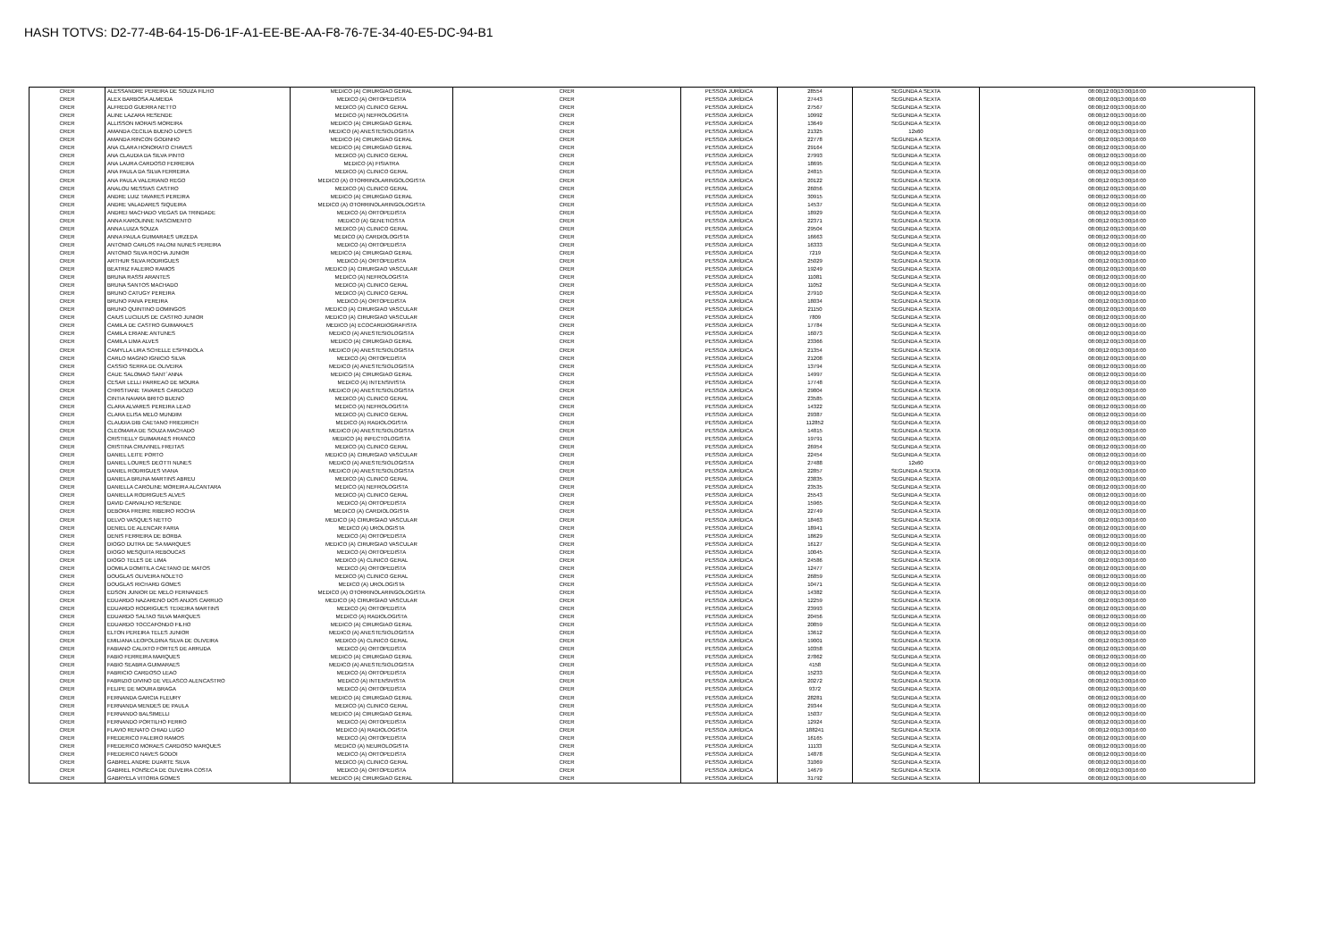HASH TOTVS: D2-77-4B-64-15-D6-1F-A1-EE-BE-AA-F8-76-7E-34-40-E5-DC-94-B1
| CRER | ALESSANDRE PEREIRA DE SOUZA FILHO | MEDICO (A) CIRURGIAO GERAL | CRER | PESSOA JURÍDICA | 28554 | SEGUNDA A SEXTA | 08:00/12:00/13:00/16:00 |
| CRER | ALEX BARBOSA ALMEIDA | MEDICO (A) ORTOPEDISTA | CRER | PESSOA JURÍDICA | 27443 | SEGUNDA A SEXTA | 08:00/12:00/13:00/16:00 |
| CRER | ALFREDO GUERRA NETTO | MEDICO (A) CLINICO GERAL | CRER | PESSOA JURÍDICA | 27567 | SEGUNDA A SEXTA | 08:00/12:00/13:00/16:00 |
| CRER | ALINE LAZARA RESENDE | MEDICO (A) NEFROLOGISTA | CRER | PESSOA JURÍDICA | 10992 | SEGUNDA A SEXTA | 08:00/12:00/13:00/16:00 |
| CRER | ALLISSON MORAIS MOREIRA | MEDICO (A) CIRURGIAO GERAL | CRER | PESSOA JURÍDICA | 13649 | SEGUNDA A SEXTA | 08:00/12:00/13:00/16:00 |
| CRER | AMANDA CECILIA BUENO LOPES | MEDICO (A) ANESTESIOLOGISTA | CRER | PESSOA JURÍDICA | 21325 | 12x60 | 07:00/12:00/13:00/19:00 |
| CRER | AMANDA RINCON GODINHO | MEDICO (A) CIRURGIAO GERAL | CRER | PESSOA JURÍDICA | 22778 | SEGUNDA A SEXTA | 08:00/12:00/13:00/16:00 |
| CRER | ANA CLARA HONORATO CHAVES | MEDICO (A) CIRURGIAO GERAL | CRER | PESSOA JURÍDICA | 29164 | SEGUNDA A SEXTA | 08:00/12:00/13:00/16:00 |
| CRER | ANA CLAUDIA DA SILVA PINTO | MEDICO (A) CLINICO GERAL | CRER | PESSOA JURÍDICA | 27993 | SEGUNDA A SEXTA | 08:00/12:00/13:00/16:00 |
| CRER | ANA LAURA CARDOSO FERREIRA | MEDICO (A) FISIATRA | CRER | PESSOA JURÍDICA | 18695 | SEGUNDA A SEXTA | 08:00/12:00/13:00/16:00 |
| CRER | ANA PAULA DA SILVA FERREIRA | MEDICO (A) CLINICO GERAL | CRER | PESSOA JURÍDICA | 24815 | SEGUNDA A SEXTA | 08:00/12:00/13:00/16:00 |
| CRER | ANA PAULA VALERIANO REGO | MEDICO (A) OTORRINOLARINGOLOGISTA | CRER | PESSOA JURÍDICA | 20122 | SEGUNDA A SEXTA | 08:00/12:00/13:00/16:00 |
| CRER | ANALOU MESSIAS CASTRO | MEDICO (A) CLINICO GERAL | CRER | PESSOA JURÍDICA | 26056 | SEGUNDA A SEXTA | 08:00/12:00/13:00/16:00 |
| CRER | ANDRE LUIZ TAVARES PEREIRA | MEDICO (A) CIRURGIAO GERAL | CRER | PESSOA JURÍDICA | 30915 | SEGUNDA A SEXTA | 08:00/12:00/13:00/16:00 |
| CRER | ANDRE VALADARES SIQUEIRA | MEDICO (A) OTORRINOLARINGOLOGISTA | CRER | PESSOA JURÍDICA | 14537 | SEGUNDA A SEXTA | 08:00/12:00/13:00/16:00 |
| CRER | ANDREI MACHADO VIEGAS DA TRINDADE | MEDICO (A) ORTOPEDISTA | CRER | PESSOA JURÍDICA | 18929 | SEGUNDA A SEXTA | 08:00/12:00/13:00/16:00 |
| CRER | ANNA KAROLINNE NASCIMENTO | MEDICO (A) GENETICISTA | CRER | PESSOA JURÍDICA | 22371 | SEGUNDA A SEXTA | 08:00/12:00/13:00/16:00 |
| CRER | ANNA LUIZA SOUZA | MEDICO (A) CLINICO GERAL | CRER | PESSOA JURÍDICA | 29504 | SEGUNDA A SEXTA | 08:00/12:00/13:00/16:00 |
| CRER | ANNA PAULA GUIMARAES URZEDA | MEDICO (A) CARDIOLOGISTA | CRER | PESSOA JURÍDICA | 16663 | SEGUNDA A SEXTA | 08:00/12:00/13:00/16:00 |
| CRER | ANTONIO CARLOS FALONI NUNES PEREIRA | MEDICO (A) ORTOPEDISTA | CRER | PESSOA JURÍDICA | 16333 | SEGUNDA A SEXTA | 08:00/12:00/13:00/16:00 |
| CRER | ANTONIO SILVA ROCHA JUNIOR | MEDICO (A) CIRURGIAO GERAL | CRER | PESSOA JURÍDICA | 7219 | SEGUNDA A SEXTA | 08:00/12:00/13:00/16:00 |
| CRER | ARTHUR SILVA RODRIGUES | MEDICO (A) ORTOPEDISTA | CRER | PESSOA JURÍDICA | 25029 | SEGUNDA A SEXTA | 08:00/12:00/13:00/16:00 |
| CRER | BEATRIZ FALEIRO RAMOS | MEDICO (A) CIRURGIAO VASCULAR | CRER | PESSOA JURÍDICA | 19249 | SEGUNDA A SEXTA | 08:00/12:00/13:00/16:00 |
| CRER | BRUNA RASSI ARANTES | MEDICO (A) NEFROLOGISTA | CRER | PESSOA JURÍDICA | 11081 | SEGUNDA A SEXTA | 08:00/12:00/13:00/16:00 |
| CRER | BRUNA SANTOS MACHADO | MEDICO (A) CLINICO GERAL | CRER | PESSOA JURÍDICA | 11052 | SEGUNDA A SEXTA | 08:00/12:00/13:00/16:00 |
| CRER | BRUNO CATUGY PEREIRA | MEDICO (A) CLINICO GERAL | CRER | PESSOA JURÍDICA | 27910 | SEGUNDA A SEXTA | 08:00/12:00/13:00/16:00 |
| CRER | BRUNO PAIVA PEREIRA | MEDICO (A) ORTOPEDISTA | CRER | PESSOA JURÍDICA | 18034 | SEGUNDA A SEXTA | 08:00/12:00/13:00/16:00 |
| CRER | BRUNO QUINTINO DOMINGOS | MEDICO (A) CIRURGIAO VASCULAR | CRER | PESSOA JURÍDICA | 21150 | SEGUNDA A SEXTA | 08:00/12:00/13:00/16:00 |
| CRER | CAIUS LUCILIUS DE CASTRO JUNIOR | MEDICO (A) CIRURGIAO VASCULAR | CRER | PESSOA JURÍDICA | 7809 | SEGUNDA A SEXTA | 08:00/12:00/13:00/16:00 |
| CRER | CAMILA DE CASTRO GUIMARAES | MEDICO (A) ECOCARDIOGRAFISTA | CRER | PESSOA JURÍDICA | 17784 | SEGUNDA A SEXTA | 08:00/12:00/13:00/16:00 |
| CRER | CAMILA ERIANE ANTUNES | MEDICO (A) ANESTESIOLOGISTA | CRER | PESSOA JURÍDICA | 16073 | SEGUNDA A SEXTA | 08:00/12:00/13:00/16:00 |
| CRER | CAMILA LIMA ALVES | MEDICO (A) CIRURGIAO GERAL | CRER | PESSOA JURÍDICA | 23366 | SEGUNDA A SEXTA | 08:00/12:00/13:00/16:00 |
| CRER | CAMYLLA LIRA SCHELLE ESPINDOLA | MEDICO (A) ANESTESIOLOGISTA | CRER | PESSOA JURÍDICA | 21354 | SEGUNDA A SEXTA | 08:00/12:00/13:00/16:00 |
| CRER | CARLO MAGNO IGNICIO SILVA | MEDICO (A) ORTOPEDISTA | CRER | PESSOA JURÍDICA | 21208 | SEGUNDA A SEXTA | 08:00/12:00/13:00/16:00 |
| CRER | CASSIO SERRA DE OLIVEIRA | MEDICO (A) ANESTESIOLOGISTA | CRER | PESSOA JURÍDICA | 13794 | SEGUNDA A SEXTA | 08:00/12:00/13:00/16:00 |
| CRER | CAUE SALOMAO SANT´ANNA | MEDICO (A) CIRURGIAO GERAL | CRER | PESSOA JURÍDICA | 14997 | SEGUNDA A SEXTA | 08:00/12:00/13:00/16:00 |
| CRER | CESAR LELLI PARREAO DE MOURA | MEDICO (A) INTENSIVISTA | CRER | PESSOA JURÍDICA | 17748 | SEGUNDA A SEXTA | 08:00/12:00/13:00/16:00 |
| CRER | CHRISTIANE TAVARES CARDOZO | MEDICO (A) ANESTESIOLOGISTA | CRER | PESSOA JURÍDICA | 29804 | SEGUNDA A SEXTA | 08:00/12:00/13:00/16:00 |
| CRER | CINTIA NAIARA BRITO BUENO | MEDICO (A) CLINICO GERAL | CRER | PESSOA JURÍDICA | 23585 | SEGUNDA A SEXTA | 08:00/12:00/13:00/16:00 |
| CRER | CLARA ALVARES PEREIRA LEAO | MEDICO (A) NEFROLOGISTA | CRER | PESSOA JURÍDICA | 14322 | SEGUNDA A SEXTA | 08:00/12:00/13:00/16:00 |
| CRER | CLARA ELISA MELO MUNDIM | MEDICO (A) CLINICO GERAL | CRER | PESSOA JURÍDICA | 29387 | SEGUNDA A SEXTA | 08:00/12:00/13:00/16:00 |
| CRER | CLAUDIA DIB CAETANO FRIEDRICH | MEDICO (A) RADIOLOGISTA | CRER | PESSOA JURÍDICA | 112852 | SEGUNDA A SEXTA | 08:00/12:00/13:00/16:00 |
| CRER | CLEOMARA DE SOUZA MACHADO | MEDICO (A) ANESTESIOLOGISTA | CRER | PESSOA JURÍDICA | 14815 | SEGUNDA A SEXTA | 08:00/12:00/13:00/16:00 |
| CRER | CRISTIELLY GUIMARAES FRANCO | MEDICO (A) INFECTOLOGISTA | CRER | PESSOA JURÍDICA | 19791 | SEGUNDA A SEXTA | 08:00/12:00/13:00/16:00 |
| CRER | CRISTINA CRUVINEL FREITAS | MEDICO (A) CLINICO GERAL | CRER | PESSOA JURÍDICA | 26954 | SEGUNDA A SEXTA | 08:00/12:00/13:00/16:00 |
| CRER | DANIEL LEITE PORTO | MEDICO (A) CIRURGIAO VASCULAR | CRER | PESSOA JURÍDICA | 22454 | SEGUNDA A SEXTA | 08:00/12:00/13:00/16:00 |
| CRER | DANIEL LOURES DEOTTI NUNES | MEDICO (A) ANESTESIOLOGISTA | CRER | PESSOA JURÍDICA | 27488 | 12x60 | 07:00/12:00/13:00/19:00 |
| CRER | DANIEL RODRIGUES VIANA | MEDICO (A) ANESTESIOLOGISTA | CRER | PESSOA JURÍDICA | 22857 | SEGUNDA A SEXTA | 08:00/12:00/13:00/16:00 |
| CRER | DANIELA BRUNA MARTINS ABREU | MEDICO (A) CLINICO GERAL | CRER | PESSOA JURÍDICA | 23835 | SEGUNDA A SEXTA | 08:00/12:00/13:00/16:00 |
| CRER | DANIELLA CAROLINE MOREIRA ALCANTARA | MEDICO (A) NEFROLOGISTA | CRER | PESSOA JURÍDICA | 23535 | SEGUNDA A SEXTA | 08:00/12:00/13:00/16:00 |
| CRER | DANIELLA RODRIGUES ALVES | MEDICO (A) CLINICO GERAL | CRER | PESSOA JURÍDICA | 25543 | SEGUNDA A SEXTA | 08:00/12:00/13:00/16:00 |
| CRER | DAVID CARVALHO RESENDE | MEDICO (A) ORTOPEDISTA | CRER | PESSOA JURÍDICA | 15965 | SEGUNDA A SEXTA | 08:00/12:00/13:00/16:00 |
| CRER | DEBORA FREIRE RIBEIRO ROCHA | MEDICO (A) CARDIOLOGISTA | CRER | PESSOA JURÍDICA | 22749 | SEGUNDA A SEXTA | 08:00/12:00/13:00/16:00 |
| CRER | DELVO VASQUES NETTO | MEDICO (A) CIRURGIAO VASCULAR | CRER | PESSOA JURÍDICA | 18463 | SEGUNDA A SEXTA | 08:00/12:00/13:00/16:00 |
| CRER | DENIEL DE ALENCAR FARIA | MEDICO (A) UROLOGISTA | CRER | PESSOA JURÍDICA | 18941 | SEGUNDA A SEXTA | 08:00/12:00/13:00/16:00 |
| CRER | DENIS FERREIRA DE BORBA | MEDICO (A) ORTOPEDISTA | CRER | PESSOA JURÍDICA | 18629 | SEGUNDA A SEXTA | 08:00/12:00/13:00/16:00 |
| CRER | DIOGO DUTRA DE SA MARQUES | MEDICO (A) CIRURGIAO VASCULAR | CRER | PESSOA JURÍDICA | 16127 | SEGUNDA A SEXTA | 08:00/12:00/13:00/16:00 |
| CRER | DIOGO MESQUITA REBOUCAS | MEDICO (A) ORTOPEDISTA | CRER | PESSOA JURÍDICA | 10045 | SEGUNDA A SEXTA | 08:00/12:00/13:00/16:00 |
| CRER | DIOGO TELES DE LIMA | MEDICO (A) CLINICO GERAL | CRER | PESSOA JURÍDICA | 24586 | SEGUNDA A SEXTA | 08:00/12:00/13:00/16:00 |
| CRER | DOMILA DOMITILA CAETANO DE MATOS | MEDICO (A) ORTOPEDISTA | CRER | PESSOA JURÍDICA | 12477 | SEGUNDA A SEXTA | 08:00/12:00/13:00/16:00 |
| CRER | DOUGLAS OLIVEIRA NOLETO | MEDICO (A) CLINICO GERAL | CRER | PESSOA JURÍDICA | 26859 | SEGUNDA A SEXTA | 08:00/12:00/13:00/16:00 |
| CRER | DOUGLAS RICHARD GOMES | MEDICO (A) UROLOGISTA | CRER | PESSOA JURÍDICA | 10471 | SEGUNDA A SEXTA | 08:00/12:00/13:00/16:00 |
| CRER | EDSON JUNIOR DE MELO FERNANDES | MEDICO (A) OTORRINOLARINGOLOGISTA | CRER | PESSOA JURÍDICA | 14382 | SEGUNDA A SEXTA | 08:00/12:00/13:00/16:00 |
| CRER | EDUARDO NAZARENO DOS ANJOS CARRIJO | MEDICO (A) CIRURGIAO VASCULAR | CRER | PESSOA JURÍDICA | 12259 | SEGUNDA A SEXTA | 08:00/12:00/13:00/16:00 |
| CRER | EDUARDO RODRIGUES TEIXEIRA MARTINS | MEDICO (A) ORTOPEDISTA | CRER | PESSOA JURÍDICA | 23993 | SEGUNDA A SEXTA | 08:00/12:00/13:00/16:00 |
| CRER | EDUARDO SALTAO SILVA MARQUES | MEDICO (A) RADIOLOGISTA | CRER | PESSOA JURÍDICA | 20456 | SEGUNDA A SEXTA | 08:00/12:00/13:00/16:00 |
| CRER | EDUARDO TOCCAFONDO FILHO | MEDICO (A) CIRURGIAO GERAL | CRER | PESSOA JURÍDICA | 20859 | SEGUNDA A SEXTA | 08:00/12:00/13:00/16:00 |
| CRER | ELTON PEREIRA TELES JUNIOR | MEDICO (A) ANESTESIOLOGISTA | CRER | PESSOA JURÍDICA | 13612 | SEGUNDA A SEXTA | 08:00/12:00/13:00/16:00 |
| CRER | EMILIANA LEOPOLDINA SILVA DE OLIVEIRA | MEDICO (A) CLINICO GERAL | CRER | PESSOA JURÍDICA | 19001 | SEGUNDA A SEXTA | 08:00/12:00/13:00/16:00 |
| CRER | FABIANO CALIXTO FORTES DE ARRUDA | MEDICO (A) ORTOPEDISTA | CRER | PESSOA JURÍDICA | 10358 | SEGUNDA A SEXTA | 08:00/12:00/13:00/16:00 |
| CRER | FABIO FERREIRA MARQUES | MEDICO (A) CIRURGIAO GERAL | CRER | PESSOA JURÍDICA | 27862 | SEGUNDA A SEXTA | 08:00/12:00/13:00/16:00 |
| CRER | FABIO SEABRA GUIMARAES | MEDICO (A) ANESTESIOLOGISTA | CRER | PESSOA JURÍDICA | 4158 | SEGUNDA A SEXTA | 08:00/12:00/13:00/16:00 |
| CRER | FABRICIO CARDOSO LEAO | MEDICO (A) ORTOPEDISTA | CRER | PESSOA JURÍDICA | 15233 | SEGUNDA A SEXTA | 08:00/12:00/13:00/16:00 |
| CRER | FABRIZIO DIVINO DE VELASCO ALENCASTRO | MEDICO (A) INTENSIVISTA | CRER | PESSOA JURÍDICA | 20272 | SEGUNDA A SEXTA | 08:00/12:00/13:00/16:00 |
| CRER | FELIPE DE MOURA BRAGA | MEDICO (A) ORTOPEDISTA | CRER | PESSOA JURÍDICA | 9372 | SEGUNDA A SEXTA | 08:00/12:00/13:00/16:00 |
| CRER | FERNANDA GARCIA FLEURY | MEDICO (A) CIRURGIAO GERAL | CRER | PESSOA JURÍDICA | 28281 | SEGUNDA A SEXTA | 08:00/12:00/13:00/16:00 |
| CRER | FERNANDA MENDES DE PAULA | MEDICO (A) CLINICO GERAL | CRER | PESSOA JURÍDICA | 29344 | SEGUNDA A SEXTA | 08:00/12:00/13:00/16:00 |
| CRER | FERNANDO BALSIMELLI | MEDICO (A) CIRURGIAO GERAL | CRER | PESSOA JURÍDICA | 15037 | SEGUNDA A SEXTA | 08:00/12:00/13:00/16:00 |
| CRER | FERNANDO PORTILHO FERRO | MEDICO (A) ORTOPEDISTA | CRER | PESSOA JURÍDICA | 12924 | SEGUNDA A SEXTA | 08:00/12:00/13:00/16:00 |
| CRER | FLAVIO RENATO CHIAD LUGO | MEDICO (A) RADIOLOGISTA | CRER | PESSOA JURÍDICA | 188241 | SEGUNDA A SEXTA | 08:00/12:00/13:00/16:00 |
| CRER | FREDERICO FALEIRO RAMOS | MEDICO (A) ORTOPEDISTA | CRER | PESSOA JURÍDICA | 16165 | SEGUNDA A SEXTA | 08:00/12:00/13:00/16:00 |
| CRER | FREDERICO MORAES CARDOSO MARQUES | MEDICO (A) NEUROLOGISTA | CRER | PESSOA JURÍDICA | 11133 | SEGUNDA A SEXTA | 08:00/12:00/13:00/16:00 |
| CRER | FREDERICO NAVES GODOI | MEDICO (A) ORTOPEDISTA | CRER | PESSOA JURÍDICA | 14878 | SEGUNDA A SEXTA | 08:00/12:00/13:00/16:00 |
| CRER | GABRIEL ANDRE DUARTE SILVA | MEDICO (A) CLINICO GERAL | CRER | PESSOA JURÍDICA | 31069 | SEGUNDA A SEXTA | 08:00/12:00/13:00/16:00 |
| CRER | GABRIEL FONSECA DE OLIVEIRA COSTA | MEDICO (A) ORTOPEDISTA | CRER | PESSOA JURÍDICA | 14679 | SEGUNDA A SEXTA | 08:00/12:00/13:00/16:00 |
| CRER | GABRYELA VITORIA GOMES | MEDICO (A) CIRURGIAO GERAL | CRER | PESSOA JURÍDICA | 31792 | SEGUNDA A SEXTA | 08:00/12:00/13:00/16:00 |